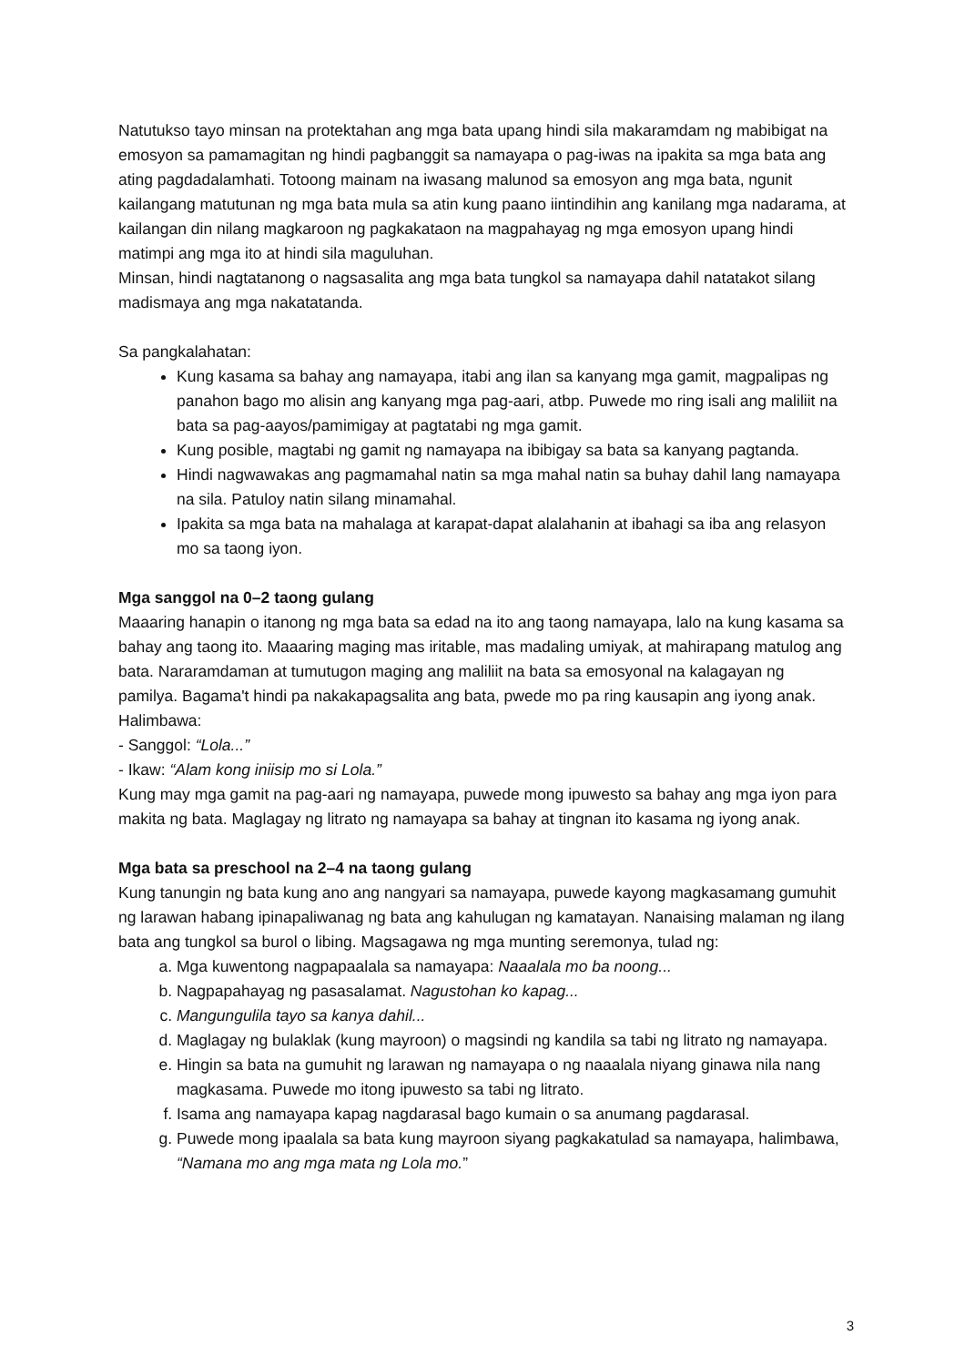Natutukso tayo minsan na protektahan ang mga bata upang hindi sila makaramdam ng mabibigat na emosyon sa pamamagitan ng hindi pagbanggit sa namayapa o pag-iwas na ipakita sa mga bata ang ating pagdadalamhati. Totoong mainam na iwasang malunod sa emosyon ang mga bata, ngunit kailangang matutunan ng mga bata mula sa atin kung paano iintindihin ang kanilang mga nadarama, at kailangan din nilang magkaroon ng pagkakataon na magpahayag ng mga emosyon upang hindi matimpi ang mga ito at hindi sila maguluhan.
Minsan, hindi nagtatanong o nagsasalita ang mga bata tungkol sa namayapa dahil natatakot silang madismaya ang mga nakatatanda.
Sa pangkalahatan:
Kung kasama sa bahay ang namayapa, itabi ang ilan sa kanyang mga gamit, magpalipas ng panahon bago mo alisin ang kanyang mga pag-aari, atbp. Puwede mo ring isali ang maliliit na bata sa pag-aayos/pamimigay at pagtatabi ng mga gamit.
Kung posible, magtabi ng gamit ng namayapa na ibibigay sa bata sa kanyang pagtanda.
Hindi nagwawakas ang pagmamahal natin sa mga mahal natin sa buhay dahil lang namayapa na sila. Patuloy natin silang minamahal.
Ipakita sa mga bata na mahalaga at karapat-dapat alalahanin at ibahagi sa iba ang relasyon mo sa taong iyon.
Mga sanggol na 0–2 taong gulang
Maaaring hanapin o itanong ng mga bata sa edad na ito ang taong namayapa, lalo na kung kasama sa bahay ang taong ito. Maaaring maging mas iritable, mas madaling umiyak, at mahirapang matulog ang bata. Nararamdaman at tumutugon maging ang maliliit na bata sa emosyonal na kalagayan ng pamilya. Bagama't hindi pa nakakapagsalita ang bata, pwede mo pa ring kausapin ang iyong anak. Halimbawa:
- Sanggol: “Lola...”
- Ikaw: “Alam kong iniisip mo si Lola.”
Kung may mga gamit na pag-aari ng namayapa, puwede mong ipuwesto sa bahay ang mga iyon para makita ng bata. Maglagay ng litrato ng namayapa sa bahay at tingnan ito kasama ng iyong anak.
Mga bata sa preschool na 2–4 na taong gulang
Kung tanungin ng bata kung ano ang nangyari sa namayapa, puwede kayong magkasamang gumuhit ng larawan habang ipinapaliwanag ng bata ang kahulugan ng kamatayan. Nanaising malaman ng ilang bata ang tungkol sa burol o libing. Magsagawa ng mga munting seremonya, tulad ng:
a. Mga kuwentong nagpapaalala sa namayapa: Naaalala mo ba noong...
b. Nagpapahayag ng pasasalamat. Nagustohan ko kapag...
c. Mangungulila tayo sa kanya dahil...
d. Maglagay ng bulaklak (kung mayroon) o magsindi ng kandila sa tabi ng litrato ng namayapa.
e. Hingin sa bata na gumuhit ng larawan ng namayapa o ng naaalala niyang ginawa nila nang magkasama. Puwede mo itong ipuwesto sa tabi ng litrato.
f. Isama ang namayapa kapag nagdarasal bago kumain o sa anumang pagdarasal.
g. Puwede mong ipaalala sa bata kung mayroon siyang pagkakatulad sa namayapa, halimbawa, “Namana mo ang mga mata ng Lola mo.”
3